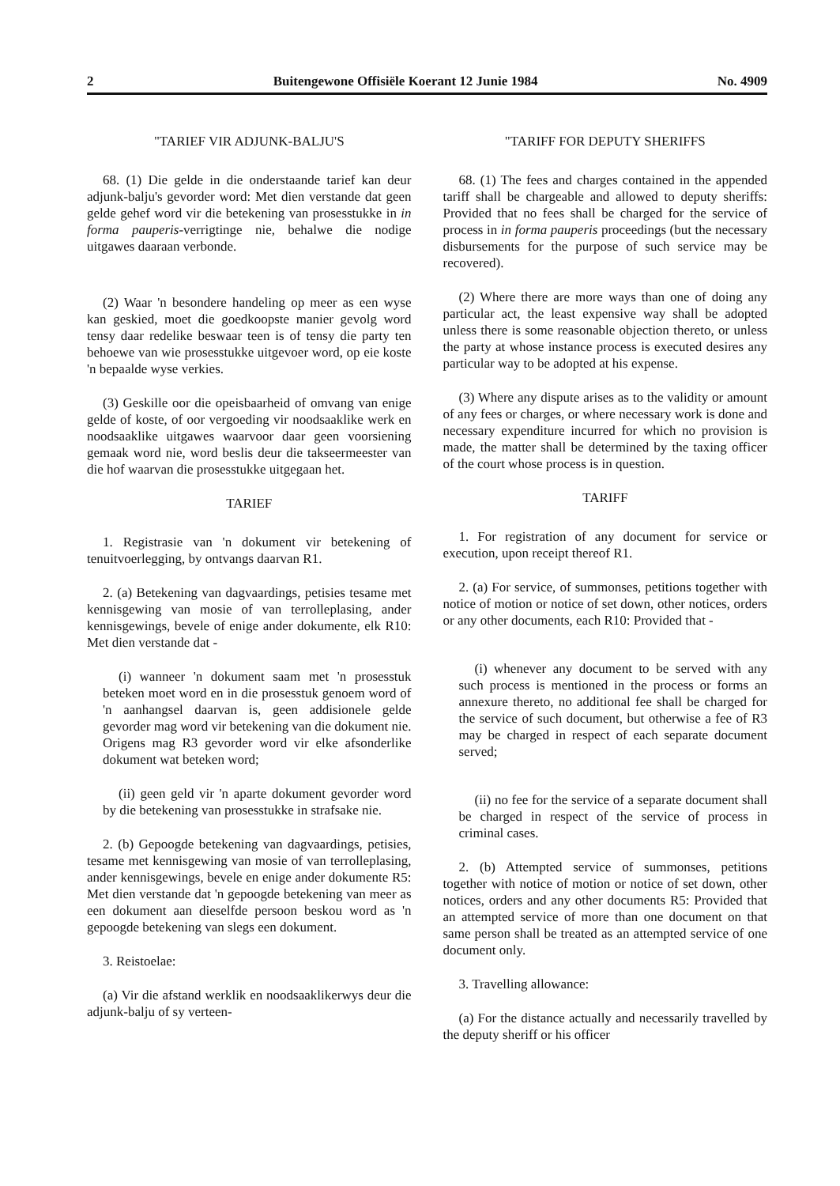2 Buitengewone Offisiële Koerant 12 Junie 1984 No. 4909
"TARIEF VIR ADJUNK-BALJU'S
68. (1) Die gelde in die onderstaande tarief kan deur adjunk-balju's gevorder word: Met dien verstande dat geen gelde gehef word vir die betekening van prosesstukke in in forma pauperis-verrigtinge nie, behalwe die nodige uitgawes daaraan verbonde.
(2) Waar 'n besondere handeling op meer as een wyse kan geskied, moet die goedkoopste manier gevolg word tensy daar redelike beswaar teen is of tensy die party ten behoewe van wie prosesstukke uitgevoer word, op eie koste 'n bepaalde wyse verkies.
(3) Geskille oor die opeisbaarheid of omvang van enige gelde of koste, of oor vergoeding vir noodsaaklike werk en noodsaaklike uitgawes waarvoor daar geen voorsiening gemaak word nie, word beslis deur die takseermeester van die hof waarvan die prosesstukke uitgegaan het.
TARIEF
1. Registrasie van 'n dokument vir betekening of tenuitvoerlegging, by ontvangs daarvan R1.
2. (a) Betekening van dagvaardings, petisies tesame met kennisgewing van mosie of van terrolleplasing, ander kennisgewings, bevele of enige ander dokumente, elk R10: Met dien verstande dat -
(i) wanneer 'n dokument saam met 'n prosesstuk beteken moet word en in die prosesstuk genoem word of 'n aanhangsel daarvan is, geen addisionele gelde gevorder mag word vir betekening van die dokument nie. Origens mag R3 gevorder word vir elke afsonderlike dokument wat beteken word;
(ii) geen geld vir 'n aparte dokument gevorder word by die betekening van prosesstukke in strafsake nie.
2. (b) Gepoogde betekening van dagvaardings, petisies, tesame met kennisgewing van mosie of van terrolleplasing, ander kennisgewings, bevele en enige ander dokumente R5: Met dien verstande dat 'n gepoogde betekening van meer as een dokument aan dieselfde persoon beskou word as 'n gepoogde betekening van slegs een dokument.
3. Reistoelae:
(a) Vir die afstand werklik en noodsaaklikerwys deur die adjunk-balju of sy verteen-
"TARIFF FOR DEPUTY SHERIFFS
68. (1) The fees and charges contained in the appended tariff shall be chargeable and allowed to deputy sheriffs: Provided that no fees shall be charged for the service of process in in forma pauperis proceedings (but the necessary disbursements for the purpose of such service may be recovered).
(2) Where there are more ways than one of doing any particular act, the least expensive way shall be adopted unless there is some reasonable objection thereto, or unless the party at whose instance process is executed desires any particular way to be adopted at his expense.
(3) Where any dispute arises as to the validity or amount of any fees or charges, or where necessary work is done and necessary expenditure incurred for which no provision is made, the matter shall be determined by the taxing officer of the court whose process is in question.
TARIFF
1. For registration of any document for service or execution, upon receipt thereof R1.
2. (a) For service, of summonses, petitions together with notice of motion or notice of set down, other notices, orders or any other documents, each R10: Provided that -
(i) whenever any document to be served with any such process is mentioned in the process or forms an annexure thereto, no additional fee shall be charged for the service of such document, but otherwise a fee of R3 may be charged in respect of each separate document served;
(ii) no fee for the service of a separate document shall be charged in respect of the service of process in criminal cases.
2. (b) Attempted service of summonses, petitions together with notice of motion or notice of set down, other notices, orders and any other documents R5: Provided that an attempted service of more than one document on that same person shall be treated as an attempted service of one document only.
3. Travelling allowance:
(a) For the distance actually and necessarily travelled by the deputy sheriff or his officer